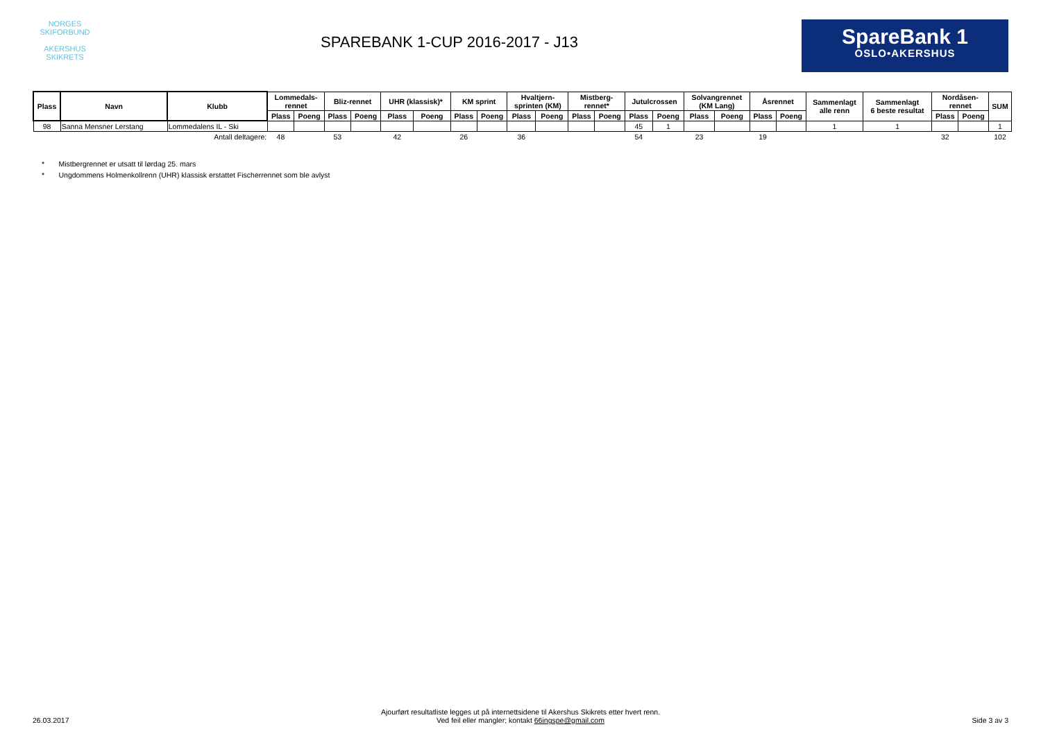NORGES
SKIFORBUND
AKERSHUS
SKIKRETS
SPAREBANK 1-CUP 2016-2017 - J13
SpareBank 1
OSLO•AKERSHUS
| Plass | Navn | Klubb | Lommedals- rennet | | Bliz-rennet | | UHR (klassisk)* | | KM sprint | | Hvaltjern- sprinten (KM) | | Mistberg- rennet* | | Jutulcrossen | | Solvangrennet (KM Lang) | | Åsrennet | | Sammenlagt alle renn | Sammenlagt 6 beste resultat | Nordåsen- rennet | | SUM |
| --- | --- | --- | --- | --- | --- | --- | --- | --- | --- | --- | --- | --- | --- | --- | --- | --- | --- | --- | --- | --- | --- | --- | --- | --- | --- |
| | | | Plass | Poeng | Plass | Poeng | Plass | Poeng | Plass | Poeng | Plass | Poeng | Plass | Poeng | Plass | Poeng | Plass | Poeng | Plass | Poeng | | | Plass | Poeng | |
| 98 | Sanna Mensner Lerstang | Lommedalens IL - Ski | | | | | | | | | | | | | 45 | 1 | | | | | 1 | 1 | | | 1 |
| | | Antall deltagere: | 48 | | 53 | | 42 | | 26 | | 36 | | | | 54 | | 23 | | 19 | | | | 32 | | 102 |
* Mistbergrennet er utsatt til lørdag 25. mars
* Ungdommens Holmenkollrenn (UHR) klassisk erstattet Fischerrennet som ble avlyst
26.03.2017
Ajourført resultatliste legges ut på internettsidene til Akershus Skikrets etter hvert renn.
Ved feil eller mangler; kontakt 66ingspe@gmail.com
Side 3 av 3